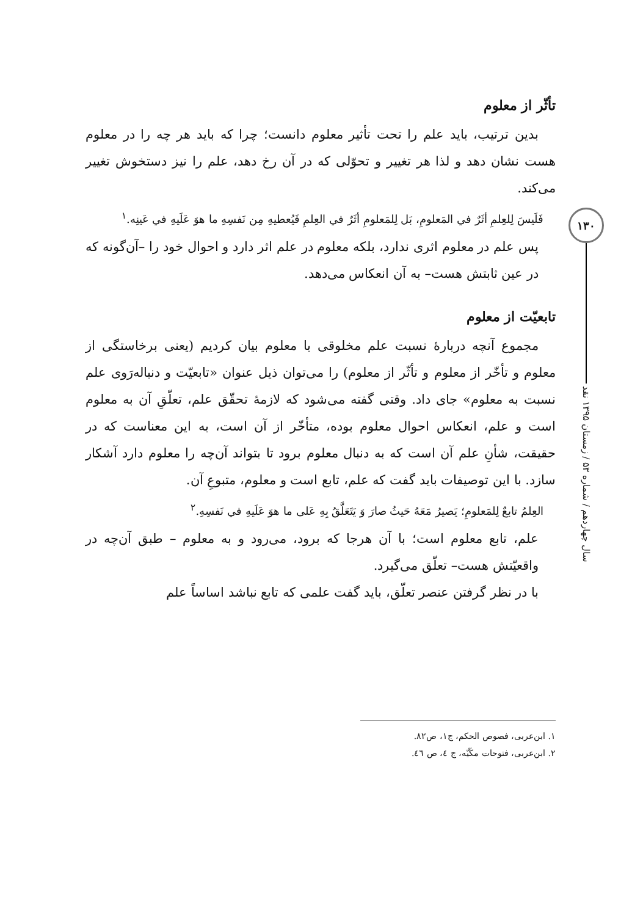تأثّر از معلوم
بدین ترتیب، باید علم را تحت تأثیر معلوم دانست؛ چرا که باید هر چه را در معلوم هست نشان دهد و لذا هر تغییر و تحوّلی که در آن رخ دهد، علم را نیز دستخوش تغییر می‌کند.
فَلَیسَ لِلعِلمِ أثَرٌ في المَعلومِ، بَل لِلمَعلومِ أثَرٌ في العِلمِ فَیُعطیهِ مِن نَفسِهِ ما هوَ عَلَیهِ في عَینِه.<sup>۱</sup>
پس علم در معلوم اثری ندارد، بلکه معلوم در علم اثر دارد و احوال خود را –آن‌گونه که در عین ثابتش هست– به آن انعکاس می‌دهد.
تابعیّت از معلوم
مجموع آنچه دربارهٔ نسبت علم مخلوقی با معلوم بیان کردیم (یعنی برخاستگی از معلوم و تأخّر از معلوم و تأثّر از معلوم) را می‌توان ذیل عنوان «تابعیّت و دنباله‌رَوی علم نسبت به معلوم» جای داد. وقتی گفته می‌شود که لازمهٔ تحقّق علم، تعلّقِ آن به معلوم است و علم، انعکاس احوال معلوم بوده، متأخّر از آن است، به این معناست که در حقیقت، شأنِ علم آن است که به دنبال معلوم برود تا بتواند آن‌چه را معلوم دارد آشکار سازد. با این توصیفات باید گفت که علم، تابع است و معلوم، متبوعِ آن.
العِلمُ تابعٌ لِلمَعلومِ؛ یَصیرُ مَعَهُ حَیثُ صارَ وَ یَتَعَلَّقُ بِهِ عَلی ما هوَ عَلَیهِ في نَفسِهِ.<sup>۲</sup>
علم، تابع معلوم است؛ با آن هرجا که برود، می‌رود و به معلوم – طبق آن‌چه در واقعیّتش هست– تعلّق می‌گیرد.
با در نظر گرفتن عنصر تعلّق، باید گفت علمی که تابع نباشد اساساً علم
۱۳۰
سال چهاردهم / شماره ۵۳ / زمستان ۱۳۹۵ نقد
۱. ابن‌عربی، فصوص الحکم، ج۱، ص۸۲.
۲. ابن‌عربی، فتوحات مکّیّه، ج ٤، ص ٤٦.